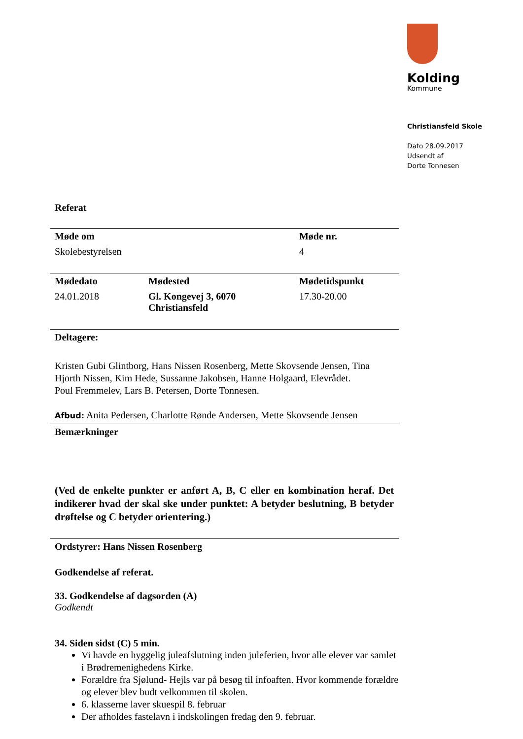Kolding
Kommune
Christiansfeld Skole
Dato 28.09.2017
Udsendt af
Dorte Tonnesen
Referat
| Møde om | | Møde nr. |
| --- | --- | --- |
| Skolebestyrelsen | | 4 |
| Mødedato | Mødested | Mødetidspunkt |
| 24.01.2018 | Gl. Kongevej 3, 6070 Christiansfeld | 17.30-20.00 |
| Deltagere: | | |
| Kristen Gubi Glintborg, Hans Nissen Rosenberg, Mette Skovsende Jensen, Tina Hjorth Nissen, Kim Hede, Sussanne Jakobsen, Hanne Holgaard, Elevrådet. Poul Fremmelev, Lars B. Petersen, Dorte Tonnesen. Afbud: Anita Pedersen, Charlotte Rønde Andersen, Mette Skovsende Jensen | | |
| Bemærkninger | | |
| (Ved de enkelte punkter er anført A, B, C eller en kombination heraf. Det indikerer hvad der skal ske under punktet: A betyder beslutning, B betyder drøftelse og C betyder orientering.) | | |
| Ordstyrer: Hans Nissen Rosenberg | | |
Godkendelse af referat.
33. Godkendelse af dagsorden (A)
Godkendt
34. Siden sidst (C) 5 min.
Vi havde en hyggelig juleafslutning inden juleferien, hvor alle elever var samlet i Brødremenighedens Kirke.
Forældre fra Sjølund- Hejls var på besøg til infoaften. Hvor kommende forældre og elever blev budt velkommen til skolen.
6. klasserne laver skuespil 8. februar
Der afholdes fastelavn i indskolingen fredag den 9. februar.